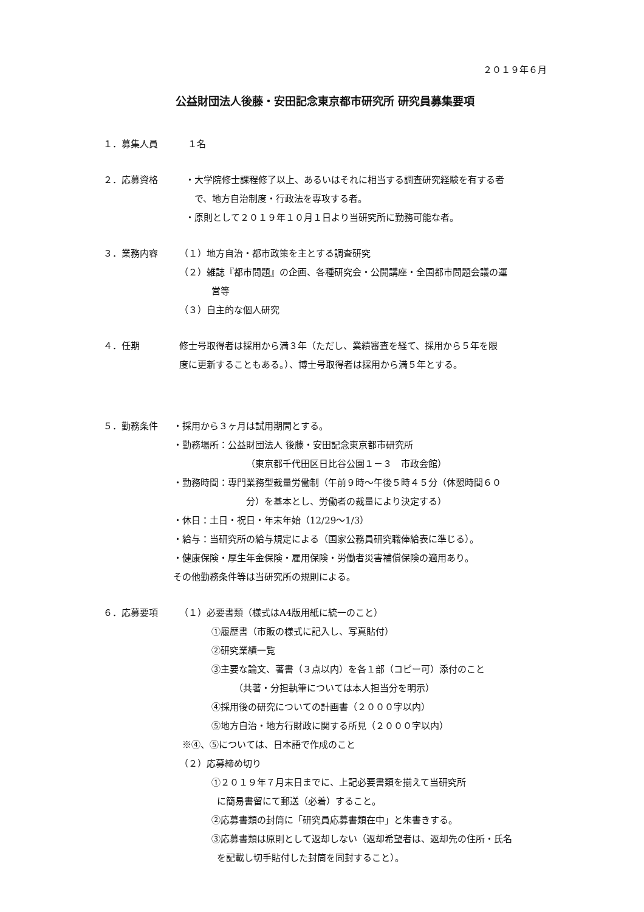２０１９年６月
公益財団法人後藤・安田記念東京都市研究所 研究員募集要項
１．募集人員 １名
２．応募資格 ・大学院修士課程修了以上、あるいはそれに相当する調査研究経験を有する者
で、地方自治制度・行政法を専攻する者。
・原則として２０１９年１０月１日より当研究所に勤務可能な者。
３．業務内容 （１）地方自治・都市政策を主とする調査研究
（２）雑誌『都市問題』の企画、各種研究会・公開講座・全国都市問題会議の運
営等
（３）自主的な個人研究
４．任期 修士号取得者は採用から満３年（ただし、業績審査を経て、採用から５年を限
度に更新することもある。）、博士号取得者は採用から満５年とする。
５．勤務条件 ・採用から３ヶ月は試用期間とする。
・勤務場所：公益財団法人 後藤・安田記念東京都市研究所
（東京都千代田区日比谷公園１－３　市政会館）
・勤務時間：専門業務型裁量労働制（午前９時～午後５時４５分（休憩時間６０
分）を基本とし、労働者の裁量により決定する）
・休日：土日・祝日・年末年始（12/29～1/3）
・給与：当研究所の給与規定による（国家公務員研究職俸給表に準じる）。
・健康保険・厚生年金保険・雇用保険・労働者災害補償保険の適用あり。
その他勤務条件等は当研究所の規則による。
６．応募要項 （１）必要書類（様式はA4版用紙に統一のこと）
①履歴書（市販の様式に記入し、写真貼付）
②研究業績一覧
③主要な論文、著書（３点以内）を各１部（コピー可）添付のこと
（共著・分担執筆については本人担当分を明示）
④採用後の研究についての計画書（２０００字以内）
⑤地方自治・地方行財政に関する所見（２０００字以内）
※④、⑤については、日本語で作成のこと
（２）応募締め切り
①２０１９年７月末日までに、上記必要書類を揃えて当研究所
に簡易書留にて郵送（必着）すること。
②応募書類の封筒に「研究員応募書類在中」と朱書きする。
③応募書類は原則として返却しない（返却希望者は、返却先の住所・氏名
を記載し切手貼付した封筒を同封すること）。